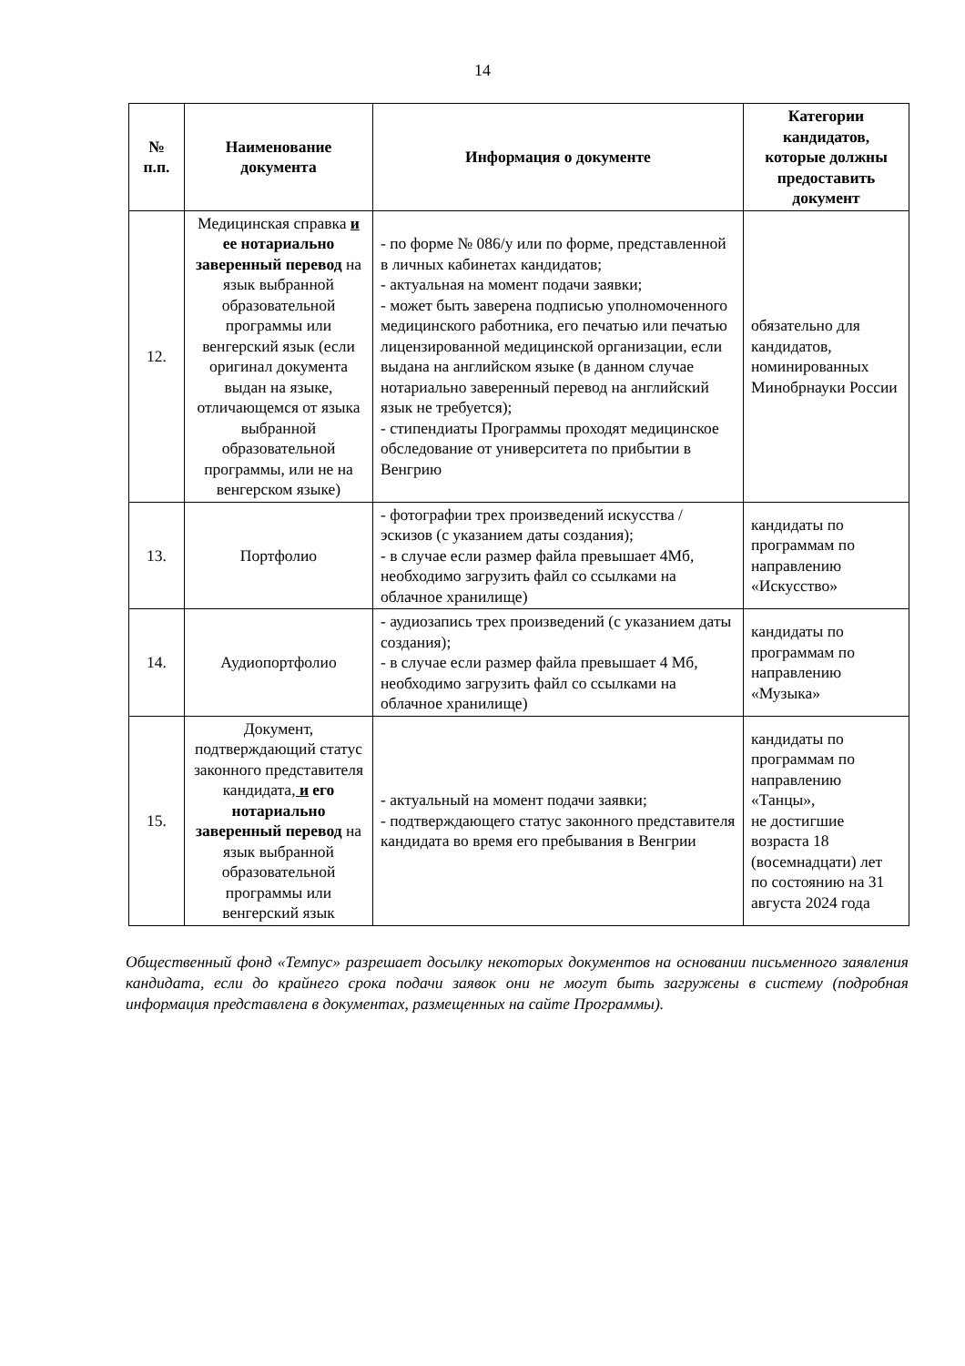14
| № п.п. | Наименование документа | Информация о документе | Категории кандидатов, которые должны предоставить документ |
| --- | --- | --- | --- |
| 12. | Медицинская справка и ее нотариально заверенный перевод на язык выбранной образовательной программы или венгерский язык (если оригинал документа выдан на языке, отличающемся от языка выбранной образовательной программы, или не на венгерском языке) | - по форме № 086/у или по форме, представленной в личных кабинетах кандидатов; - актуальная на момент подачи заявки; - может быть заверена подписью уполномоченного медицинского работника, его печатью или печатью лицензированной медицинской организации, если выдана на английском языке (в данном случае нотариально заверенный перевод на английский язык не требуется); - стипендиаты Программы проходят медицинское обследование от университета по прибытии в Венгрию | обязательно для кандидатов, номинированных Минобрнауки России |
| 13. | Портфолио | - фотографии трех произведений искусства / эскизов (с указанием даты создания); - в случае если размер файла превышает 4Мб, необходимо загрузить файл со ссылками на облачное хранилище) | кандидаты по программам по направлению «Искусство» |
| 14. | Аудиопортфолио | - аудиозапись трех произведений (с указанием даты создания); - в случае если размер файла превышает 4 Мб, необходимо загрузить файл со ссылками на облачное хранилище) | кандидаты по программам по направлению «Музыка» |
| 15. | Документ, подтверждающий статус законного представителя кандидата , и его нотариально заверенный перевод на язык выбранной образовательной программы или венгерский язык | - актуальный на момент подачи заявки; - подтверждающего статус законного представителя кандидата во время его пребывания в Венгрии | кандидаты по программам по направлению «Танцы», не достигшие возраста 18 (восемнадцати) лет по состоянию на 31 августа 2024 года |
Общественный фонд «Темпус» разрешает досылку некоторых документов на основании письменного заявления кандидата, если до крайнего срока подачи заявок они не могут быть загружены в систему (подробная информация представлена в документах, размещенных на сайте Программы).